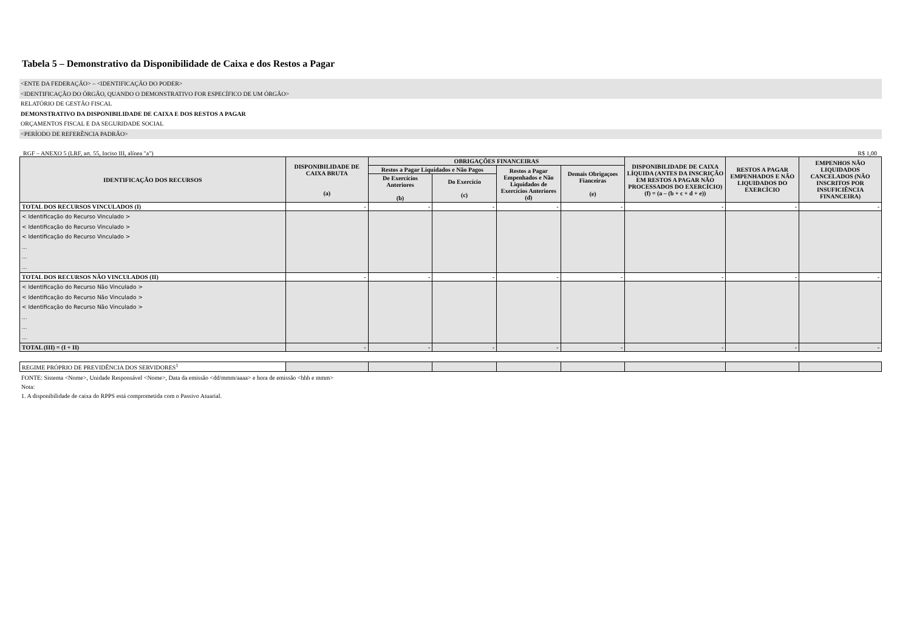Tabela 5 – Demonstrativo da Disponibilidade de Caixa e dos Restos a Pagar
<ENTE DA FEDERAÇÃO> – <IDENTIFICAÇÃO DO PODER>
<IDENTIFICAÇÃO DO ÓRGÃO, QUANDO O DEMONSTRATIVO FOR ESPECÍFICO DE UM ÓRGÃO>
RELATÓRIO DE GESTÃO FISCAL
DEMONSTRATIVO DA DISPONIBILIDADE DE CAIXA E DOS RESTOS A PAGAR
ORÇAMENTOS FISCAL E DA SEGURIDADE SOCIAL
<PERÍODO DE REFERÊNCIA PADRÃO>
RGF – ANEXO 5 (LRF, art. 55, Inciso III, alínea "a") R$ 1,00
| IDENTIFICAÇÃO DOS RECURSOS | DISPONIBILIDADE DE CAIXA BRUTA (a) | OBRIGAÇÕES FINANCEIRAS | | | | DISPONIBILIDADE DE CAIXA LÍQUIDA (ANTES DA INSCRIÇÃO EM RESTOS A PAGAR NÃO PROCESSADOS DO EXERCÍCIO) (f) = (a – (b + c + d + e)) | RESTOS A PAGAR EMPENHADOS E NÃO LIQUIDADOS DO EXERCÍCIO | EMPENHOS NÃO LIQUIDADOS CANCELADOS (NÃO INSCRITOS POR INSUFICIÊNCIA FINANCEIRA) |
| --- | --- | --- | --- | --- | --- | --- | --- | --- |
| | | Restos a Pagar Liquidados e Não Pagos | | Restos a Pagar Empenhados e Não Liquidados de Exercícios Anteriores (d) | Demais Obrigaçoes Fianceiras (e) | | | |
| | | De Exercícios Anteriores (b) | Do Exercício (c) | | | | | |
| TOTAL DOS RECURSOS VINCULADOS (I) | - | - | - | - | - | - | - | - |
| < Identificação do Recurso Vinculado > < Identificação do Recurso Vinculado > < Identificação do Recurso Vinculado > ... ... ... | | | | | | | | |
| TOTAL DOS RECURSOS NÃO VINCULADOS (II) | - | - | - | - | - | - | - | - |
| < Identificação do Recurso Não Vinculado > < Identificação do Recurso Não Vinculado > < Identificação do Recurso Não Vinculado > ... ... ... | | | | | | | | |
| TOTAL (III) = (I + II) | - | - | - | - | - | - | - | - |
| REGIME PRÓPRIO DE PREVIDÊNCIA DOS SERVIDORES<sup>1</sup> | | | | | | | | |
FONTE: Sistema <Nome>, Unidade Responsável <Nome>, Data da emissão <dd/mmm/aaaa> e hora de emissão <hhh e mmm>
Nota:
1. A disponibilidade de caixa do RPPS está comprometida com o Passivo Atuarial.